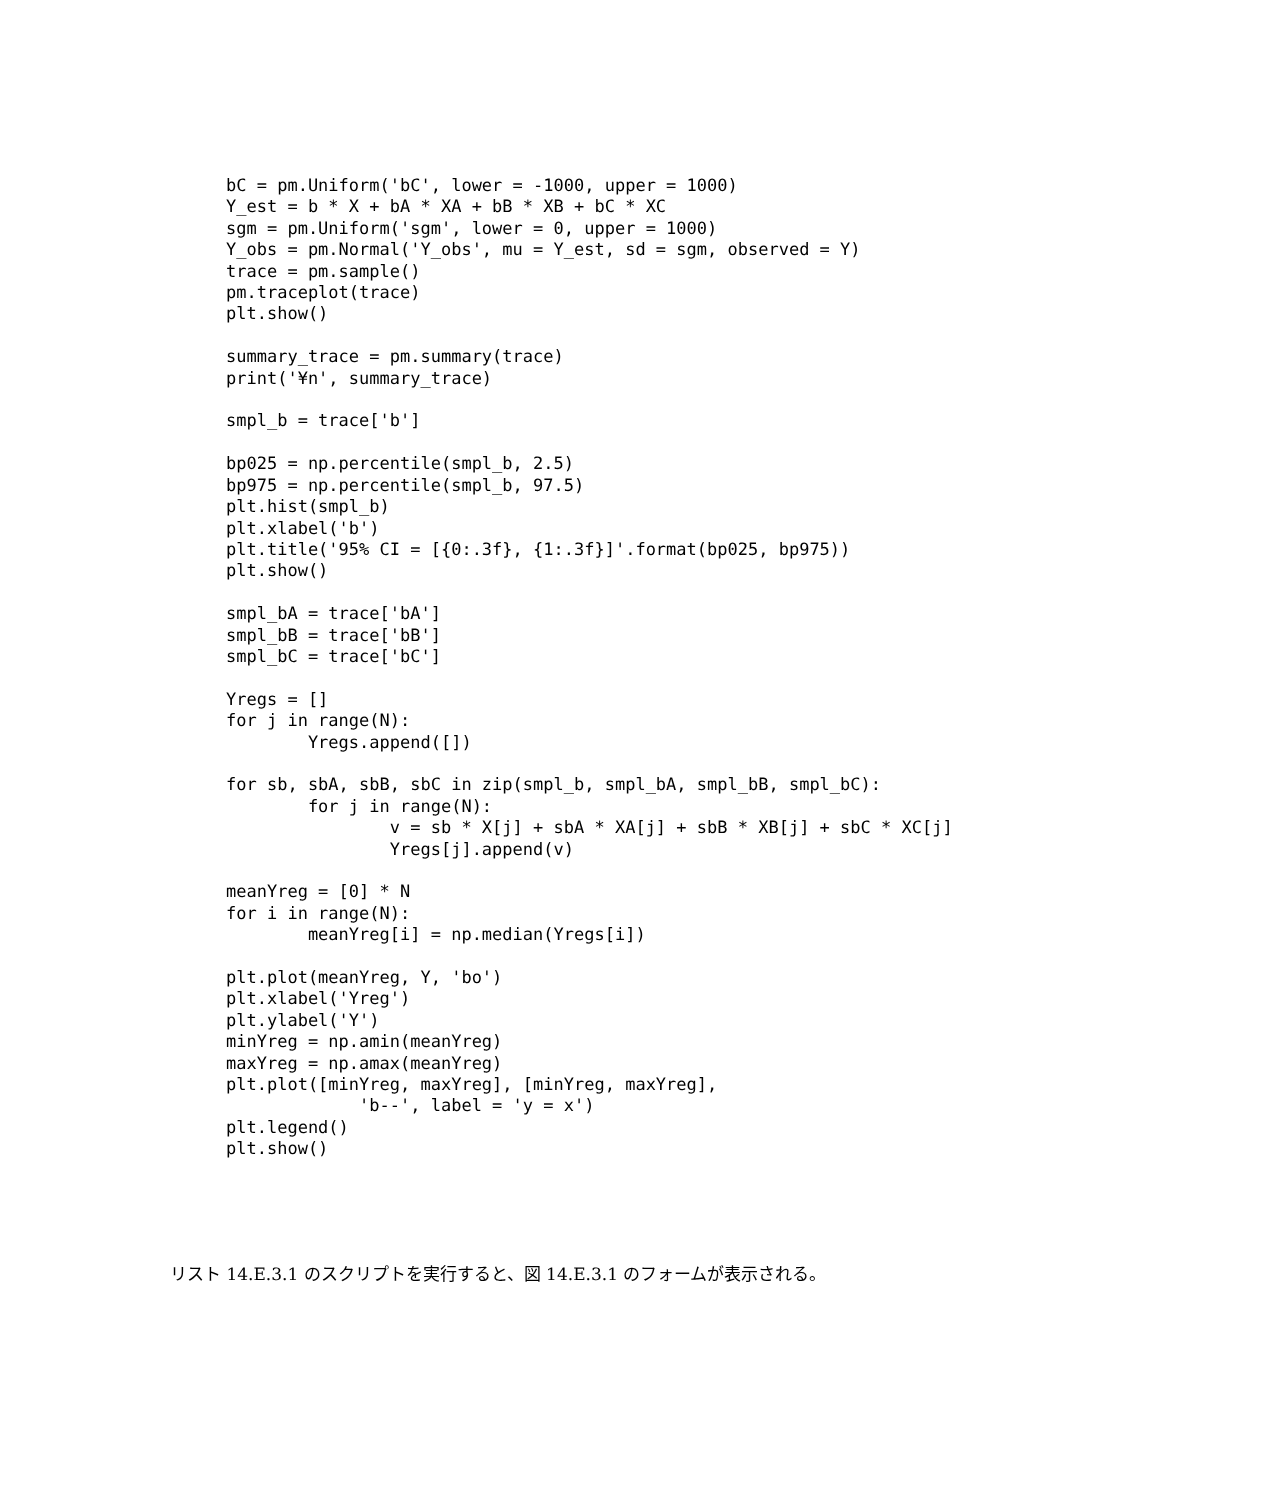bC = pm.Uniform('bC', lower = -1000, upper = 1000)
Y_est = b * X + bA * XA + bB * XB + bC * XC
sgm = pm.Uniform('sgm', lower = 0, upper = 1000)
Y_obs = pm.Normal('Y_obs', mu = Y_est, sd = sgm, observed = Y)
trace = pm.sample()
pm.traceplot(trace)
plt.show()

summary_trace = pm.summary(trace)
print('¥n', summary_trace)

smpl_b = trace['b']

bp025 = np.percentile(smpl_b, 2.5)
bp975 = np.percentile(smpl_b, 97.5)
plt.hist(smpl_b)
plt.xlabel('b')
plt.title('95% CI = [{0:.3f}, {1:.3f}]'.format(bp025, bp975))
plt.show()

smpl_bA = trace['bA']
smpl_bB = trace['bB']
smpl_bC = trace['bC']

Yregs = []
for j in range(N):
        Yregs.append([])

for sb, sbA, sbB, sbC in zip(smpl_b, smpl_bA, smpl_bB, smpl_bC):
        for j in range(N):
                v = sb * X[j] + sbA * XA[j] + sbB * XB[j] + sbC * XC[j]
                Yregs[j].append(v)

meanYreg = [0] * N
for i in range(N):
        meanYreg[i] = np.median(Yregs[i])

plt.plot(meanYreg, Y, 'bo')
plt.xlabel('Yreg')
plt.ylabel('Y')
minYreg = np.amin(meanYreg)
maxYreg = np.amax(meanYreg)
plt.plot([minYreg, maxYreg], [minYreg, maxYreg],
             'b--', label = 'y = x')
plt.legend()
plt.show()
リスト 14.E.3.1 のスクリプトを実行すると、図 14.E.3.1 のフォームが表示される。